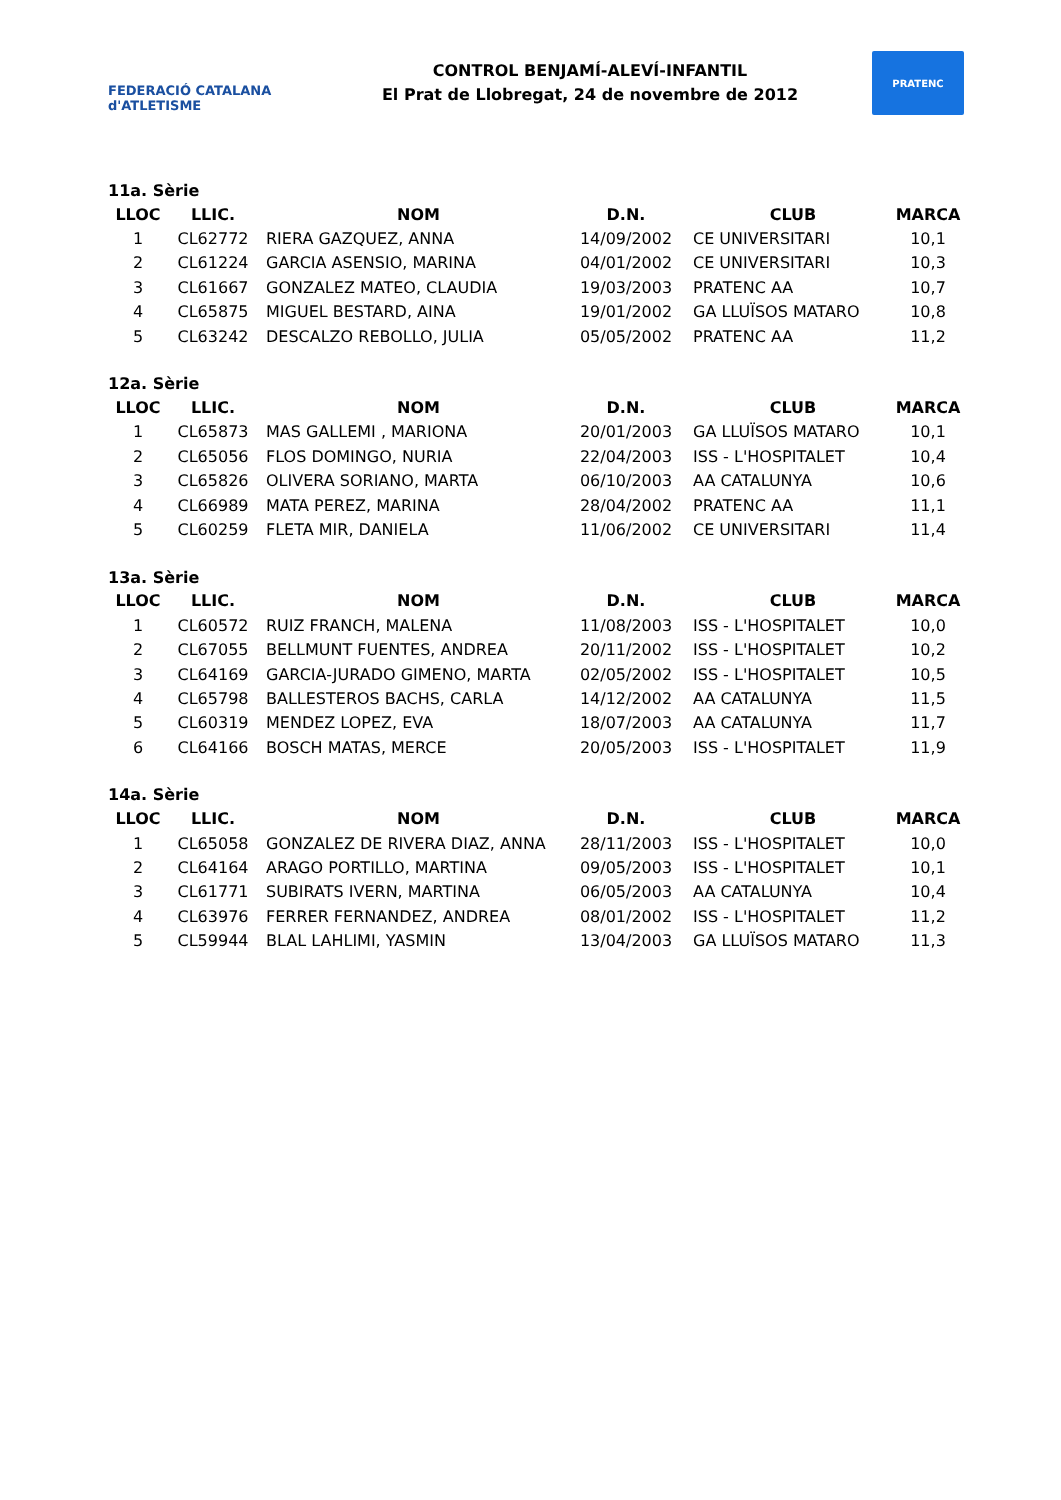FEDERACIÓ CATALANA d'ATLETISME
CONTROL BENJAMÍ-ALEVÍ-INFANTIL
El Prat de Llobregat, 24 de novembre de 2012
PRATENC
11a. Sèrie
| LLOC | LLIC. | NOM | D.N. | CLUB | MARCA |
| --- | --- | --- | --- | --- | --- |
| 1 | CL62772 | RIERA GAZQUEZ, ANNA | 14/09/2002 | CE UNIVERSITARI | 10,1 |
| 2 | CL61224 | GARCIA ASENSIO, MARINA | 04/01/2002 | CE UNIVERSITARI | 10,3 |
| 3 | CL61667 | GONZALEZ MATEO, CLAUDIA | 19/03/2003 | PRATENC AA | 10,7 |
| 4 | CL65875 | MIGUEL BESTARD, AINA | 19/01/2002 | GA LLUÏSOS MATARO | 10,8 |
| 5 | CL63242 | DESCALZO REBOLLO, JULIA | 05/05/2002 | PRATENC AA | 11,2 |
12a. Sèrie
| LLOC | LLIC. | NOM | D.N. | CLUB | MARCA |
| --- | --- | --- | --- | --- | --- |
| 1 | CL65873 | MAS GALLEMI , MARIONA | 20/01/2003 | GA LLUÏSOS MATARO | 10,1 |
| 2 | CL65056 | FLOS DOMINGO, NURIA | 22/04/2003 | ISS - L'HOSPITALET | 10,4 |
| 3 | CL65826 | OLIVERA SORIANO, MARTA | 06/10/2003 | AA CATALUNYA | 10,6 |
| 4 | CL66989 | MATA PEREZ, MARINA | 28/04/2002 | PRATENC AA | 11,1 |
| 5 | CL60259 | FLETA MIR, DANIELA | 11/06/2002 | CE UNIVERSITARI | 11,4 |
13a. Sèrie
| LLOC | LLIC. | NOM | D.N. | CLUB | MARCA |
| --- | --- | --- | --- | --- | --- |
| 1 | CL60572 | RUIZ FRANCH, MALENA | 11/08/2003 | ISS - L'HOSPITALET | 10,0 |
| 2 | CL67055 | BELLMUNT FUENTES, ANDREA | 20/11/2002 | ISS - L'HOSPITALET | 10,2 |
| 3 | CL64169 | GARCIA-JURADO GIMENO, MARTA | 02/05/2002 | ISS - L'HOSPITALET | 10,5 |
| 4 | CL65798 | BALLESTEROS BACHS, CARLA | 14/12/2002 | AA CATALUNYA | 11,5 |
| 5 | CL60319 | MENDEZ LOPEZ, EVA | 18/07/2003 | AA CATALUNYA | 11,7 |
| 6 | CL64166 | BOSCH MATAS, MERCE | 20/05/2003 | ISS - L'HOSPITALET | 11,9 |
14a. Sèrie
| LLOC | LLIC. | NOM | D.N. | CLUB | MARCA |
| --- | --- | --- | --- | --- | --- |
| 1 | CL65058 | GONZALEZ DE RIVERA DIAZ, ANNA | 28/11/2003 | ISS - L'HOSPITALET | 10,0 |
| 2 | CL64164 | ARAGO PORTILLO, MARTINA | 09/05/2003 | ISS - L'HOSPITALET | 10,1 |
| 3 | CL61771 | SUBIRATS IVERN, MARTINA | 06/05/2003 | AA CATALUNYA | 10,4 |
| 4 | CL63976 | FERRER FERNANDEZ, ANDREA | 08/01/2002 | ISS - L'HOSPITALET | 11,2 |
| 5 | CL59944 | BLAL LAHLIMI, YASMIN | 13/04/2003 | GA LLUÏSOS MATARO | 11,3 |